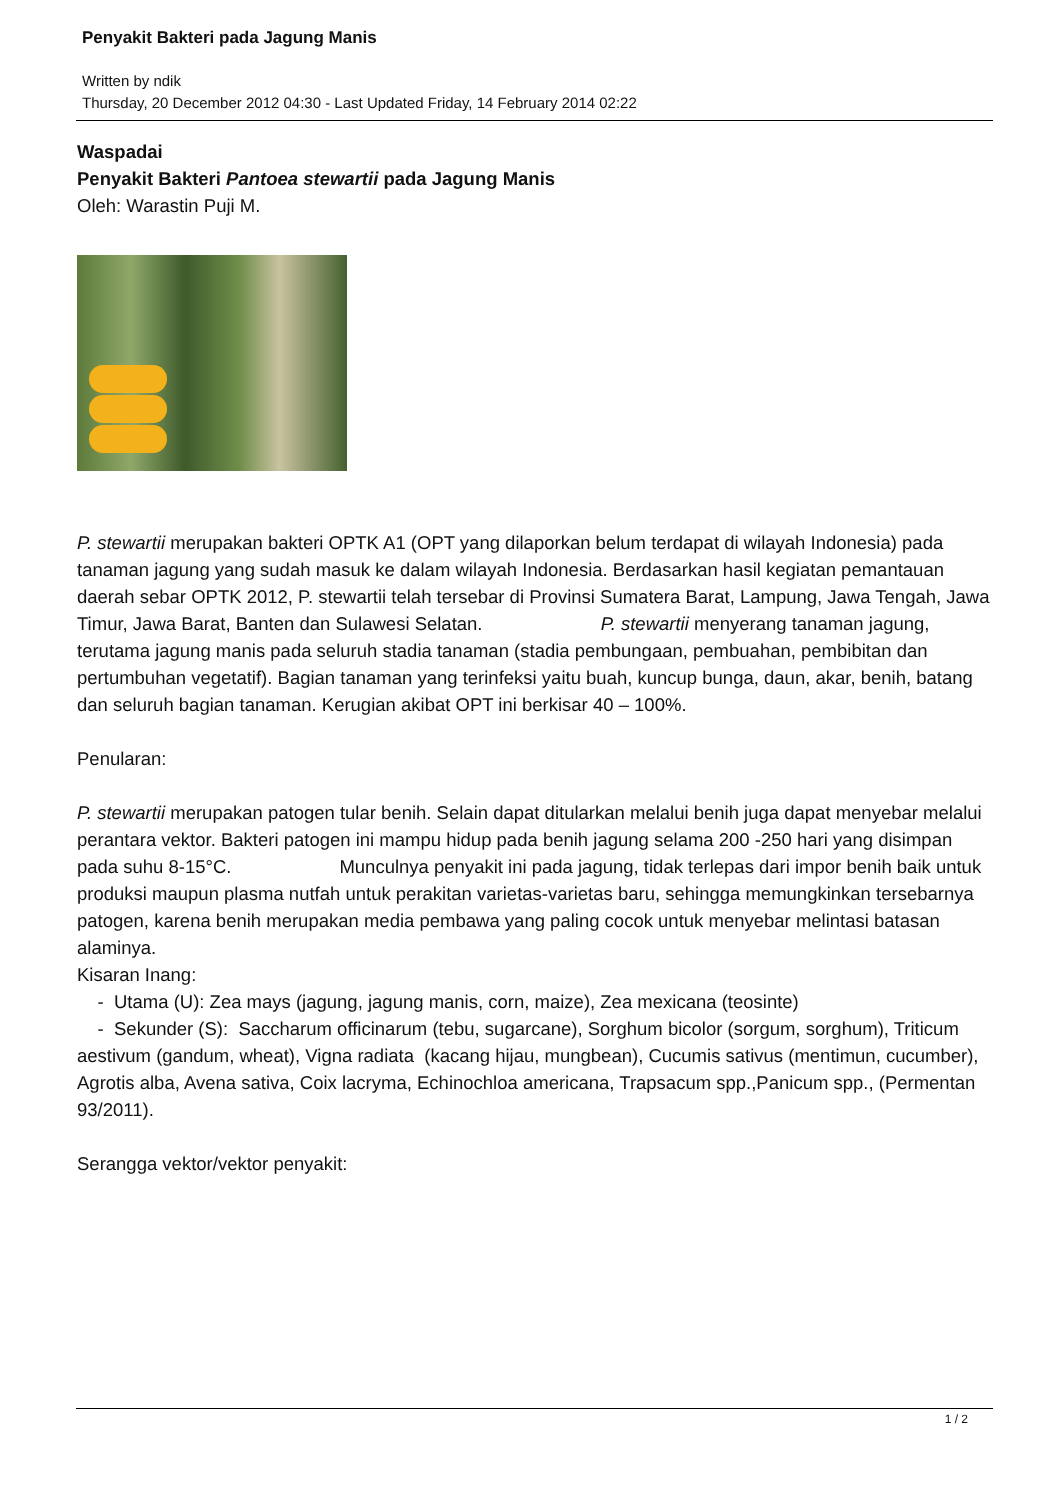Penyakit Bakteri pada Jagung Manis
Written by ndik
Thursday, 20 December 2012 04:30 - Last Updated Friday, 14 February 2014 02:22
Waspadai
Penyakit Bakteri Pantoea stewartii pada Jagung Manis
Oleh: Warastin Puji M.
P. stewartii merupakan bakteri OPTK A1 (OPT yang dilaporkan belum terdapat di wilayah Indonesia) pada tanaman jagung yang sudah masuk ke dalam wilayah Indonesia. Berdasarkan hasil kegiatan pemantauan daerah sebar OPTK 2012, P. stewartii telah tersebar di Provinsi Sumatera Barat, Lampung, Jawa Tengah, Jawa Timur, Jawa Barat, Banten dan Sulawesi Selatan. P. stewartii menyerang tanaman jagung, terutama jagung manis pada seluruh stadia tanaman (stadia pembungaan, pembuahan, pembibitan dan pertumbuhan vegetatif). Bagian tanaman yang terinfeksi yaitu buah, kuncup bunga, daun, akar, benih, batang dan seluruh bagian tanaman. Kerugian akibat OPT ini berkisar 40 – 100%.
Penularan:
P. stewartii merupakan patogen tular benih. Selain dapat ditularkan melalui benih juga dapat menyebar melalui perantara vektor. Bakteri patogen ini mampu hidup pada benih jagung selama 200 -250 hari yang disimpan pada suhu 8-15°C. Munculnya penyakit ini pada jagung, tidak terlepas dari impor benih baik untuk produksi maupun plasma nutfah untuk perakitan varietas-varietas baru, sehingga memungkinkan tersebarnya patogen, karena benih merupakan media pembawa yang paling cocok untuk menyebar melintasi batasan alaminya.
Kisaran Inang:
- Utama (U): Zea mays (jagung, jagung manis, corn, maize), Zea mexicana (teosinte)
- Sekunder (S): Saccharum officinarum (tebu, sugarcane), Sorghum bicolor (sorgum, sorghum), Triticum aestivum (gandum, wheat), Vigna radiata (kacang hijau, mungbean), Cucumis sativus (mentimun, cucumber), Agrotis alba, Avena sativa, Coix lacryma, Echinochloa americana, Trapsacum spp.,Panicum spp., (Permentan 93/2011).
Serangga vektor/vektor penyakit:
1 / 2